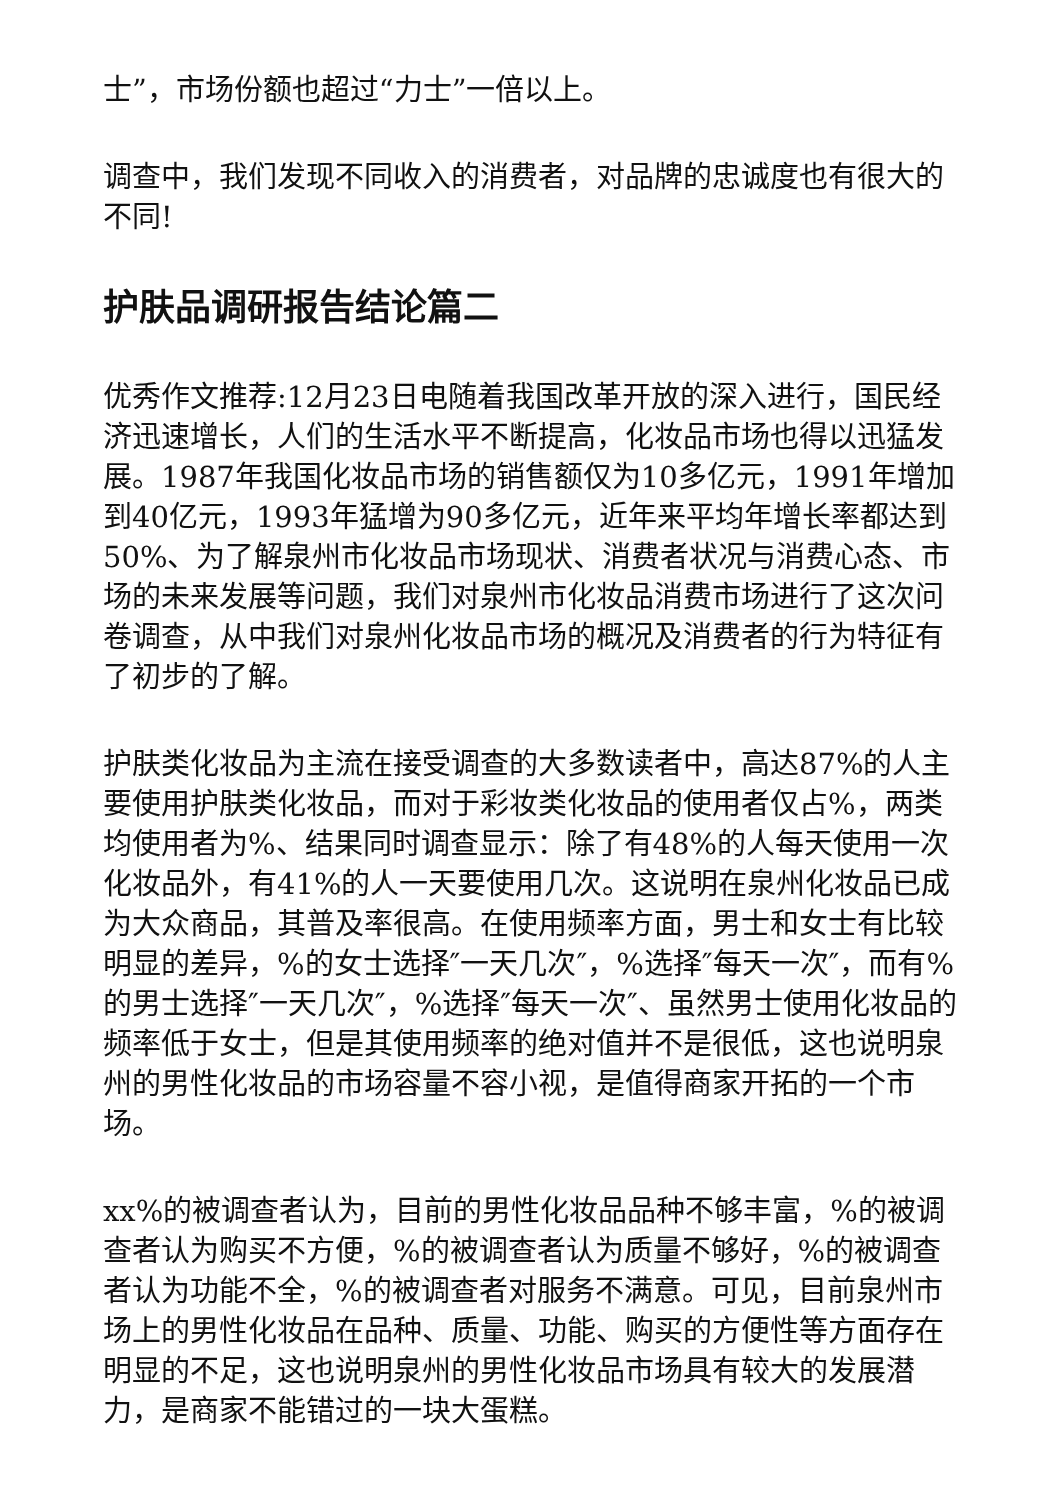士”，市场份额也超过“力士”一倍以上。
调查中，我们发现不同收入的消费者，对品牌的忠诚度也有很大的不同!
护肤品调研报告结论篇二
优秀作文推荐:12月23日电随着我国改革开放的深入进行，国民经济迅速增长，人们的生活水平不断提高，化妆品市场也得以迅猛发展。1987年我国化妆品市场的销售额仅为10多亿元，1991年增加到40亿元，1993年猛增为90多亿元，近年来平均年增长率都达到50%、为了解泉州市化妆品市场现状、消费者状况与消费心态、市场的未来发展等问题，我们对泉州市化妆品消费市场进行了这次问卷调查，从中我们对泉州化妆品市场的概况及消费者的行为特征有了初步的了解。
护肤类化妆品为主流在接受调查的大多数读者中，高达87%的人主要使用护肤类化妆品，而对于彩妆类化妆品的使用者仅占%，两类均使用者为%、结果同时调查显示：除了有48%的人每天使用一次化妆品外，有41%的人一天要使用几次。这说明在泉州化妆品已成为大众商品，其普及率很高。在使用频率方面，男士和女士有比较明显的差异，%的女士选择″一天几次″，%选择″每天一次″，而有%的男士选择″一天几次″，%选择″每天一次″、虽然男士使用化妆品的频率低于女士，但是其使用频率的绝对值并不是很低，这也说明泉州的男性化妆品的市场容量不容小视，是值得商家开拓的一个市场。
xx%的被调查者认为，目前的男性化妆品品种不够丰富，%的被调查者认为购买不方便，%的被调查者认为质量不够好，%的被调查者认为功能不全，%的被调查者对服务不满意。可见，目前泉州市场上的男性化妆品在品种、质量、功能、购买的方便性等方面存在明显的不足，这也说明泉州的男性化妆品市场具有较大的发展潜力，是商家不能错过的一块大蛋糕。